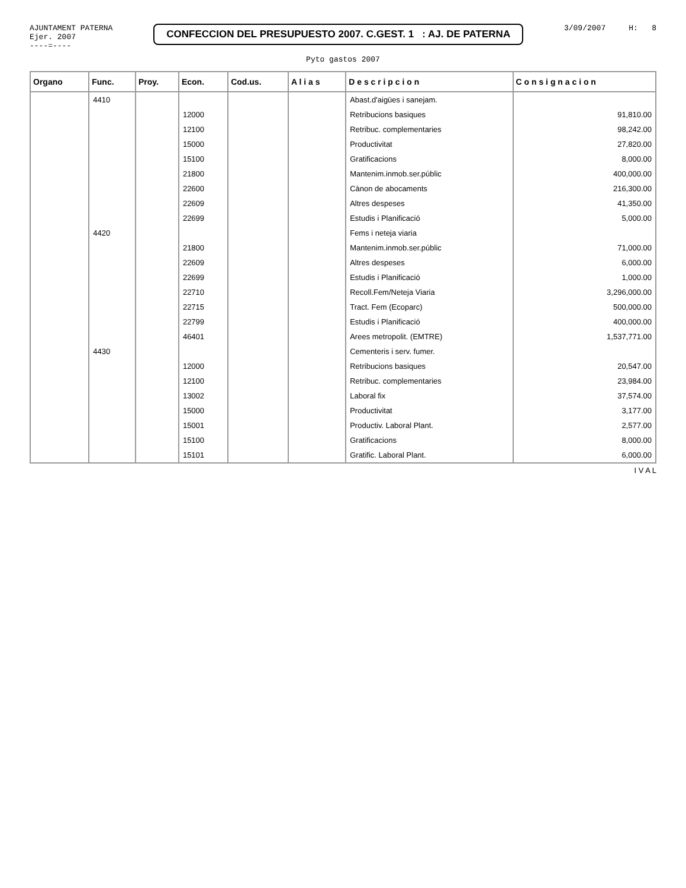AJUNTAMENT PATERNA
Ejer. 2007
----=----
CONFECCION DEL PRESUPUESTO 2007. C.GEST. 1 : AJ. DE PATERNA
3/09/2007 H: 8
Pyto gastos 2007
| Organo | Func. | Proy. | Econ. | Cod.us. | A l i a s | D e s c r i p c i o n | C o n s i g n a c i o n |
| --- | --- | --- | --- | --- | --- | --- | --- |
| | 4410 | | | | | Abast.d'aigües i sanejam. | |
| | | | 12000 | | | Retribucions basiques | 91,810.00 |
| | | | 12100 | | | Retribuc. complementaries | 98,242.00 |
| | | | 15000 | | | Productivitat | 27,820.00 |
| | | | 15100 | | | Gratificacions | 8,000.00 |
| | | | 21800 | | | Mantenim.inmob.ser.públic | 400,000.00 |
| | | | 22600 | | | Cànon de abocaments | 216,300.00 |
| | | | 22609 | | | Altres despeses | 41,350.00 |
| | | | 22699 | | | Estudis i Planificació | 5,000.00 |
| | 4420 | | | | | Fems i neteja viaria | |
| | | | 21800 | | | Mantenim.inmob.ser.públic | 71,000.00 |
| | | | 22609 | | | Altres despeses | 6,000.00 |
| | | | 22699 | | | Estudis i Planificació | 1,000.00 |
| | | | 22710 | | | Recoll.Fem/Neteja Viaria | 3,296,000.00 |
| | | | 22715 | | | Tract. Fem (Ecoparc) | 500,000.00 |
| | | | 22799 | | | Estudis i Planificació | 400,000.00 |
| | | | 46401 | | | Arees metropolit. (EMTRE) | 1,537,771.00 |
| | 4430 | | | | | Cementeris i serv. fumer. | |
| | | | 12000 | | | Retribucions basiques | 20,547.00 |
| | | | 12100 | | | Retribuc. complementaries | 23,984.00 |
| | | | 13002 | | | Laboral fix | 37,574.00 |
| | | | 15000 | | | Productivitat | 3,177.00 |
| | | | 15001 | | | Productiv. Laboral Plant. | 2,577.00 |
| | | | 15100 | | | Gratificacions | 8,000.00 |
| | | | 15101 | | | Gratific. Laboral Plant. | 6,000.00 |
I V A L